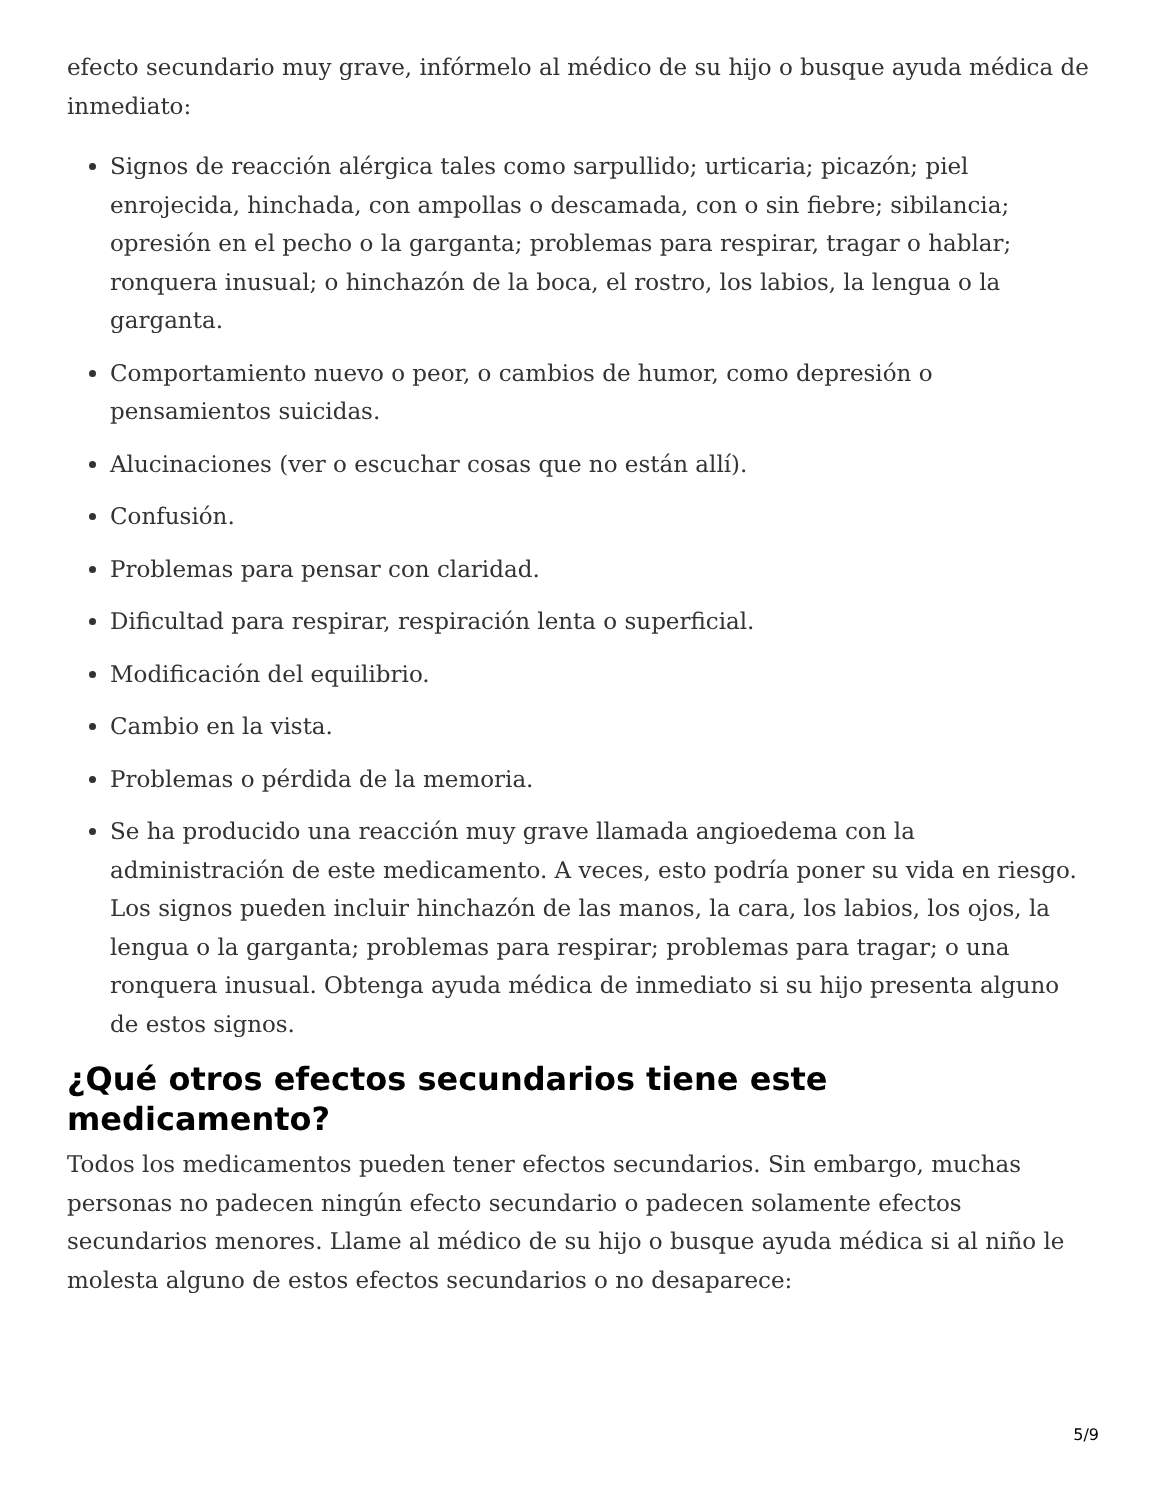efecto secundario muy grave, infórmelo al médico de su hijo o busque ayuda médica de inmediato:
Signos de reacción alérgica tales como sarpullido; urticaria; picazón; piel enrojecida, hinchada, con ampollas o descamada, con o sin fiebre; sibilancia; opresión en el pecho o la garganta; problemas para respirar, tragar o hablar; ronquera inusual; o hinchazón de la boca, el rostro, los labios, la lengua o la garganta.
Comportamiento nuevo o peor, o cambios de humor, como depresión o pensamientos suicidas.
Alucinaciones (ver o escuchar cosas que no están allí).
Confusión.
Problemas para pensar con claridad.
Dificultad para respirar, respiración lenta o superficial.
Modificación del equilibrio.
Cambio en la vista.
Problemas o pérdida de la memoria.
Se ha producido una reacción muy grave llamada angioedema con la administración de este medicamento. A veces, esto podría poner su vida en riesgo. Los signos pueden incluir hinchazón de las manos, la cara, los labios, los ojos, la lengua o la garganta; problemas para respirar; problemas para tragar; o una ronquera inusual. Obtenga ayuda médica de inmediato si su hijo presenta alguno de estos signos.
¿Qué otros efectos secundarios tiene este medicamento?
Todos los medicamentos pueden tener efectos secundarios. Sin embargo, muchas personas no padecen ningún efecto secundario o padecen solamente efectos secundarios menores. Llame al médico de su hijo o busque ayuda médica si al niño le molesta alguno de estos efectos secundarios o no desaparece:
5/9